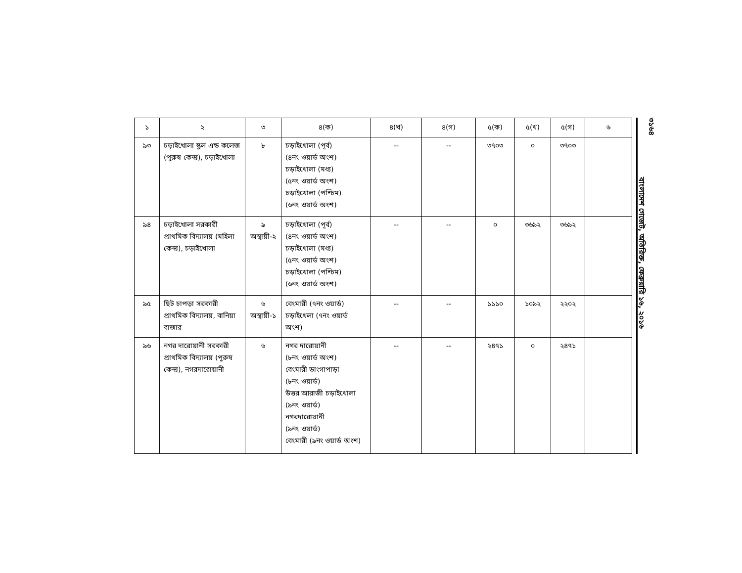| ১ | ২ | ৩ | ৪(ক) | ৪(খ) | ৪(গ) | ৫(ক) | ৫(খ) | ৫(গ) | ৬ |
| --- | --- | --- | --- | --- | --- | --- | --- | --- | --- |
| ৯৩ | চড়াইখোলা স্কুল এন্ড কলেজ (পুরুষ কেন্দ্র), চড়াইখোলা | ৮ | চড়াইখোলা (পূর্ব) (৪নং ওয়ার্ড অংশ) চড়াইখোলা (মধ্য) (৫নং ওয়ার্ড অংশ) চড়াইখোলা (পশ্চিম) (৬নং ওয়ার্ড অংশ) | -- | -- | ৩৭০৩ | ০ | ৩৭০৩ | |
| ৯৪ | চড়াইখোলা সরকারী প্রাথমিক বিদ্যালয় (মহিলা কেন্দ্র), চড়াইখোলা | ৯ অস্থায়ী-২ | চড়াইখোলা (পূর্ব) (৪নং ওয়ার্ড অংশ) চড়াইখোলা (মধ্য) (৫নং ওয়ার্ড অংশ) চড়াইখোলা (পশ্চিম) (৬নং ওয়ার্ড অংশ) | -- | -- | ০ | ৩৬৯২ | ৩৬৯২ | |
| ৯৫ | ছিট চাপড়া সরকারী প্রাথমিক বিদ্যালয়, বানিয়া বাজার | ৬ অস্থায়ী-১ | বেংমারী (৭নং ওয়ার্ড) চড়াইখেলা (৭নং ওয়ার্ড অংশ) | -- | -- | ১১১০ | ১০৯২ | ২২০২ | |
| ৯৬ | নগর দারোয়ানী সরকারী প্রাথমিক বিদ্যালয় (পুরুষ কেন্দ্র), নগরদারোয়ানী | ৬ | নগর দারোয়ানী (৮নং ওয়ার্ড অংশ) বেংমারী ডাংগাপাড়া (৮নং ওয়ার্ড) উত্তর আরাজী চড়াইখোলা (৯নং ওয়ার্ড) নগরদারোয়ানী (৯নং ওয়ার্ড) বেংমারী (৯নং ওয়ার্ড অংশ) | -- | -- | ২৪৭১ | ০ | ২৪৭১ | |
৩১৬৪
বাংলাদেশ গেজেট, অতিরিক্ত, ফেব্রুয়ারি ১৬, ২০১৬